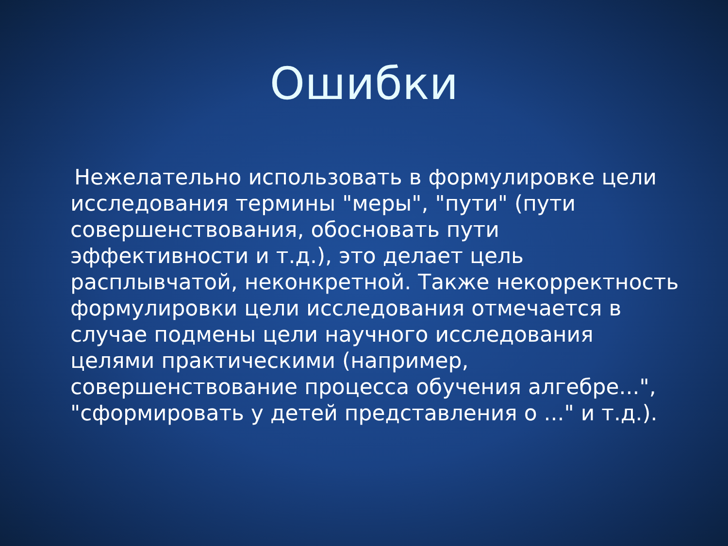Ошибки
Нежелательно использовать в формулировке цели исследования термины "меры", "пути" (пути совершенствования, обосновать пути эффективности и т.д.), это делает цель расплывчатой, неконкретной. Также некорректность формулировки цели исследования отмечается в случае подмены цели научного исследования целями практическими (например, совершенствование процесса обучения алгебре...", "сформировать у детей представления о ..." и т.д.).